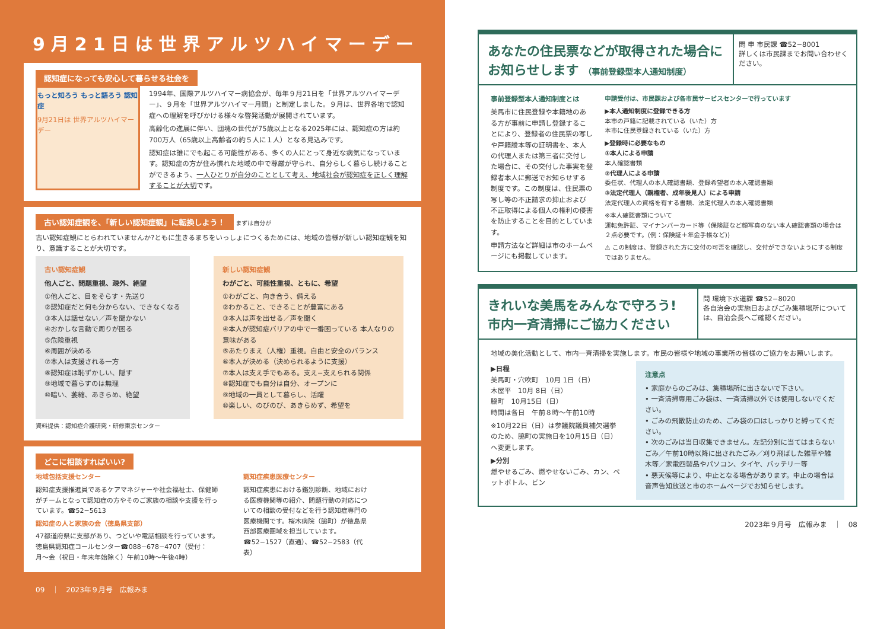9月21日は世界アルツハイマーデー
認知症になっても安心して暮らせる社会を
もっと知ろう もっと語ろう 認知症
9月21日は 世界アルツハイマーデー
1994年、国際アルツハイマー病協会が、毎年９月21日を「世界アルツハイマーデー」、９月を「世界アルツハイマー月間」と制定しました。９月は、世界各地で認知症への理解を呼びかける様々な啓発活動が展開されています。
高齢化の進展に伴い、団塊の世代が75歳以上となる2025年には、認知症の方は約700万人（65歳以上高齢者の約５人に１人）となる見込みです。
認知症は誰にでも起こる可能性がある、多くの人にとって身近な病気になっています。認知症の方が住み慣れた地域の中で尊厳が守られ、自分らしく暮らし続けることができるよう、一人ひとりが自分のこととして考え、地域社会が認知症を正しく理解することが大切です。
古い認知症観を、「新しい認知症観」に転換しよう！
まずは自分が
古い認知症観にとらわれていませんか?ともに生きるまちをいっしょにつくるためには、地域の皆様が新しい認知症観を知り、意識することが大切です。
古い認知症観
他人ごと、問題重視、疎外、絶望
①他人ごと、目をそらす・先送り
②認知症だと何も分からない、できなくなる
③本人は話せない／声を聞かない
④おかしな言動で周りが困る
⑤危険重視
⑥周囲が決める
⑦本人は支援される一方
⑧認知症は恥ずかしい、隠す
⑨地域で暮らすのは無理
⑩暗い、萎縮、あきらめ、絶望
新しい認知症観
わがごと、可能性重視、ともに、希望
①わがごと、向き合う、備える
②わかること、できることが豊富にある
③本人は声を出せる／声を聞く
④本人が認知症バリアの中で一番困っている 本人なりの意味がある
⑤あたりまえ（人権）重視。自由と安全のバランス
⑥本人が決める（決められるように支援）
⑦本人は支え手でもある。支え−支えられる関係
⑧認知症でも自分は自分、オープンに
⑨地域の一員として暮らし、活躍
⑩楽しい、のびのび、あきらめず、希望を
資料提供：認知症介護研究・研修東京センター
どこに相談すればいい?
地域包括支援センター
認知症支援推進員であるケアマネジャーや社会福祉士、保健師がチームとなって認知症の方やそのご家族の相談や支援を行っています。☎52−5613
認知症の人と家族の会（徳島県支部）
47都道府県に支部があり、つどいや電話相談を行っています。徳島県認知症コールセンター☎088−678−4707（受付：月〜金（祝日・年末年始除く）午前10時〜午後4時）
認知症疾患医療センター
認知症疾患における鑑別診断、地域における医療機関等の紹介、問題行動の対応についての相談の受付などを行う認知症専門の医療機関です。桜木病院（脇町）が徳島県西部医療圏域を担当しています。☎52−1527（直通）、☎52−2583（代表）
09　｜　2023年９月号　広報みま
あなたの住民票などが取得された場合にお知らせします （事前登録型本人通知制度）
問 申 市民課 ☎52−8001
詳しくは市民課までお問い合わせください。
事前登録型本人通知制度とは
美馬市に住民登録や本籍地のある方が事前に申請し登録することにより、登録者の住民票の写しや戸籍謄本等の証明書を、本人の代理人または第三者に交付した場合に、その交付した事実を登録者本人に郵送でお知らせする制度です。この制度は、住民票の写し等の不正請求の抑止および不正取得による個人の権利の侵害を防止することを目的としています。
申請方法など詳細は市のホームページにも掲載しています。
申請受付は、市民課および各市民サービスセンターで行っています
▶本人通知制度に登録できる方
本市の戸籍に記載されている（いた）方
本市に住民登録されている（いた）方
▶登録時に必要なもの
①本人による申請
本人確認書類
②代理人による申請
委任状、代理人の本人確認書類、登録希望者の本人確認書類
③法定代理人（親権者、成年後見人）による申請
法定代理人の資格を有する書類、法定代理人の本人確認書類
※本人確認書類について
運転免許証、マイナンバーカード等（保険証など顔写真のない本人確認書類の場合は２点必要です。(例：保険証＋年金手帳など))
⚠ この制度は、登録された方に交付の可否を確認し、交付ができないようにする制度ではありません。
きれいな美馬をみんなで守ろう!
市内一斉清掃にご協力ください
問 環境下水道課 ☎52−8020
各自治会の実施日およびごみ集積場所については、自治会長へご確認ください。
地域の美化活動として、市内一斉清掃を実施します。市民の皆様や地域の事業所の皆様のご協力をお願いします。
▶日程
美馬町・穴吹町　10月 1日（日）
木屋平　10月 8日（日）
脇町　10月15日（日）
時間は各日　午前８時〜午前10時
※10月22日（日）は参議院議員補欠選挙のため、脇町の実施日を10月15日（日）へ変更します。
▶分別
燃やせるごみ、燃やせないごみ、カン、ペットボトル、ビン
注意点
• 家庭からのごみは、集積場所に出さないで下さい。
• 一斉清掃専用ごみ袋は、一斉清掃以外では使用しないでください。
• ごみの飛散防止のため、ごみ袋の口はしっかりと縛ってください。
• 次のごみは当日収集できません。左記分別に当てはまらないごみ／午前10時以降に出されたごみ／刈り飛ばした雑草や雑木等／家電四製品やパソコン、タイヤ、バッテリー等
• 悪天候等により、中止となる場合があります。中止の場合は音声告知放送と市のホームページでお知らせします。
2023年９月号　広報みま　｜　08